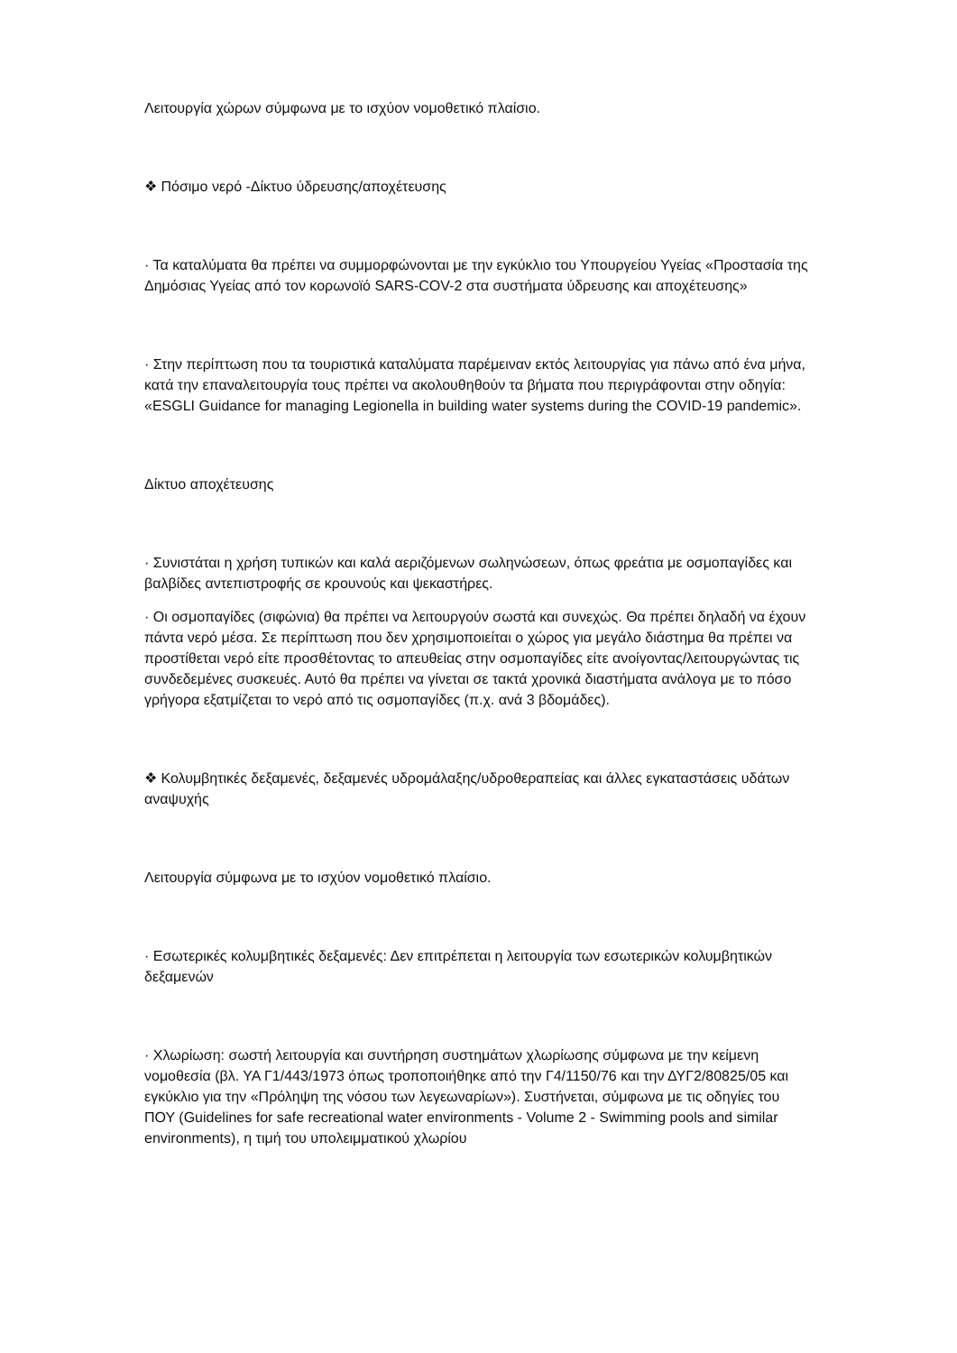Λειτουργία χώρων σύμφωνα με το ισχύον νομοθετικό πλαίσιο.
❖ Πόσιμο νερό -Δίκτυο ύδρευσης/αποχέτευσης
· Τα καταλύματα θα πρέπει να συμμορφώνονται με την εγκύκλιο του Υπουργείου Υγείας «Προστασία της Δημόσιας Υγείας από τον κορωνοϊό SARS-COV-2 στα συστήματα ύδρευσης και αποχέτευσης»
· Στην περίπτωση που τα τουριστικά καταλύματα παρέμειναν εκτός λειτουργίας για πάνω από ένα μήνα, κατά την επαναλειτουργία τους πρέπει να ακολουθηθούν τα βήματα που περιγράφονται στην οδηγία: «ESGLI Guidance for managing Legionella in building water systems during the COVID-19 pandemic».
Δίκτυο αποχέτευσης
· Συνιστάται η χρήση τυπικών και καλά αεριζόμενων σωληνώσεων, όπως φρεάτια με οσμοπαγίδες και βαλβίδες αντεπιστροφής σε κρουνούς και ψεκαστήρες.
· Οι οσμοπαγίδες (σιφώνια) θα πρέπει να λειτουργούν σωστά και συνεχώς. Θα πρέπει δηλαδή να έχουν πάντα νερό μέσα. Σε περίπτωση που δεν χρησιμοποιείται ο χώρος για μεγάλο διάστημα θα πρέπει να προστίθεται νερό είτε προσθέτοντας το απευθείας στην οσμοπαγίδες είτε ανοίγοντας/λειτουργώντας τις συνδεδεμένες συσκευές. Αυτό θα πρέπει να γίνεται σε τακτά χρονικά διαστήματα ανάλογα με το πόσο γρήγορα εξατμίζεται το νερό από τις οσμοπαγίδες (π.χ. ανά 3 βδομάδες).
❖ Κολυμβητικές δεξαμενές, δεξαμενές υδρομάλαξης/υδροθεραπείας και άλλες εγκαταστάσεις υδάτων αναψυχής
Λειτουργία σύμφωνα με το ισχύον νομοθετικό πλαίσιο.
· Εσωτερικές κολυμβητικές δεξαμενές: Δεν επιτρέπεται η λειτουργία των εσωτερικών κολυμβητικών δεξαμενών
· Χλωρίωση: σωστή λειτουργία και συντήρηση συστημάτων χλωρίωσης σύμφωνα με την κείμενη νομοθεσία (βλ. ΥΑ Γ1/443/1973 όπως τροποποιήθηκε από την Γ4/1150/76 και την ΔΥΓ2/80825/05 και εγκύκλιο για την «Πρόληψη της νόσου των λεγεωναρίων»). Συστήνεται, σύμφωνα με τις οδηγίες του ΠΟΥ (Guidelines for safe recreational water environments - Volume 2 - Swimming pools and similar environments), η τιμή του υπολειμματικού χλωρίου